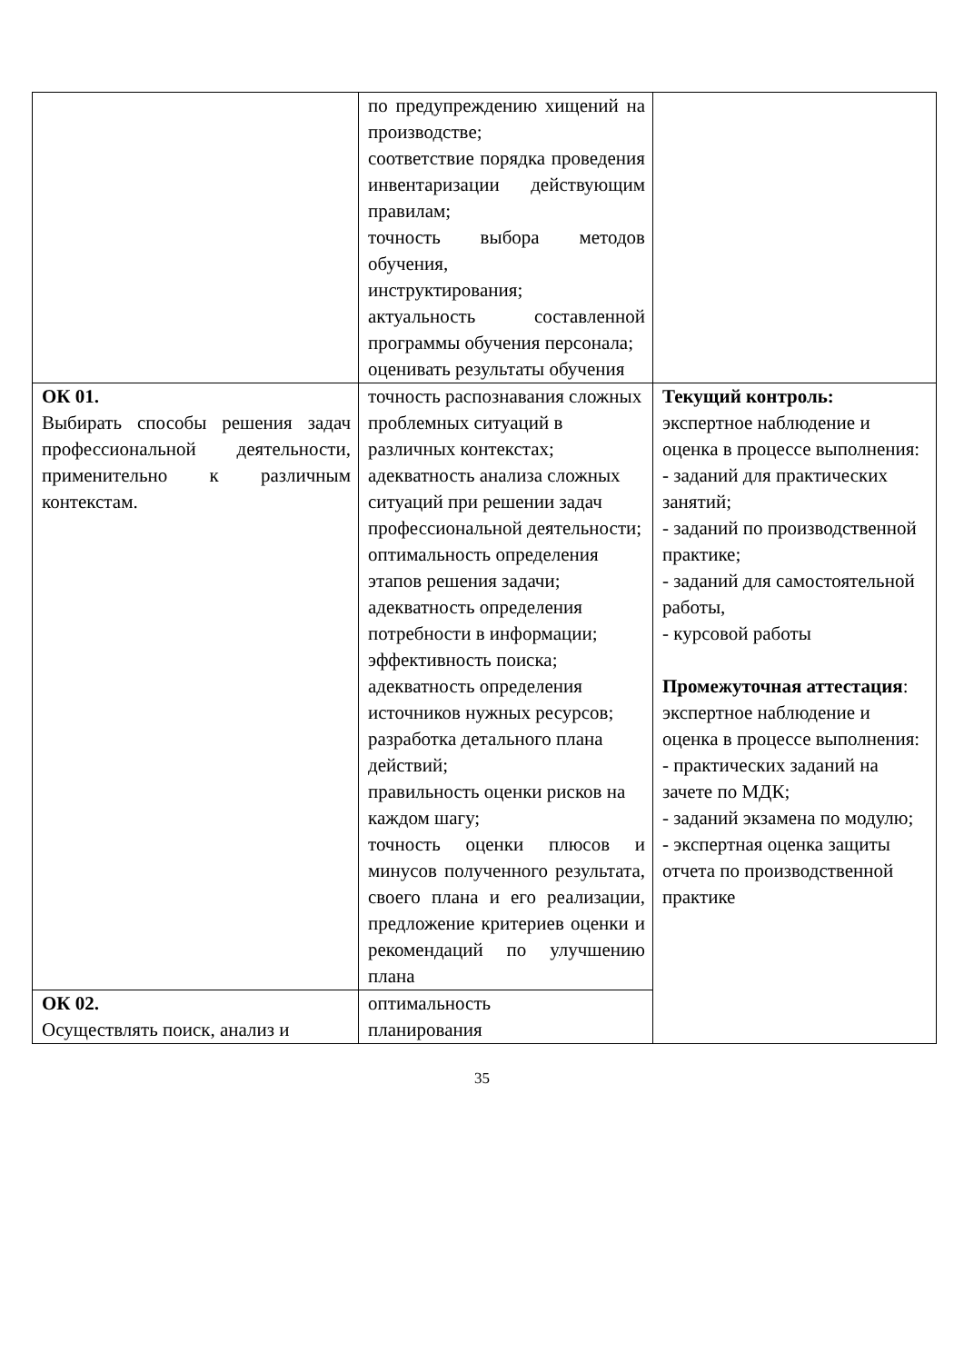| | по предупреждению хищений на производстве; соответствие порядка проведения инвентаризации действующим правилам; точность выбора методов обучения, инструктирования; актуальность составленной программы обучения персонала; оценивать результаты обучения | |
| ОК 01. Выбирать способы решения задач профессиональной деятельности, применительно к различным контекстам. | точность распознавания сложных проблемных ситуаций в различных контекстах; адекватность анализа сложных ситуаций при решении задач профессиональной деятельности; оптимальность определения этапов решения задачи; адекватность определения потребности в информации; эффективность поиска; адекватность определения источников нужных ресурсов; разработка детального плана действий; правильность оценки рисков на каждом шагу; точность оценки плюсов и минусов полученного результата, своего плана и его реализации, предложение критериев оценки и рекомендаций по улучшению плана | Текущий контроль: экспертное наблюдение и оценка в процессе выполнения: - заданий для практических занятий; - заданий по производственной практике; - заданий для самостоятельной работы, - курсовой работы Промежуточная аттестация : экспертное наблюдение и оценка в процессе выполнения: - практических заданий на зачете по МДК; - заданий экзамена по модулю; - экспертная оценка защиты отчета по производственной практике |
| ОК 02. Осуществлять поиск, анализ и | оптимальность планирования | |
35